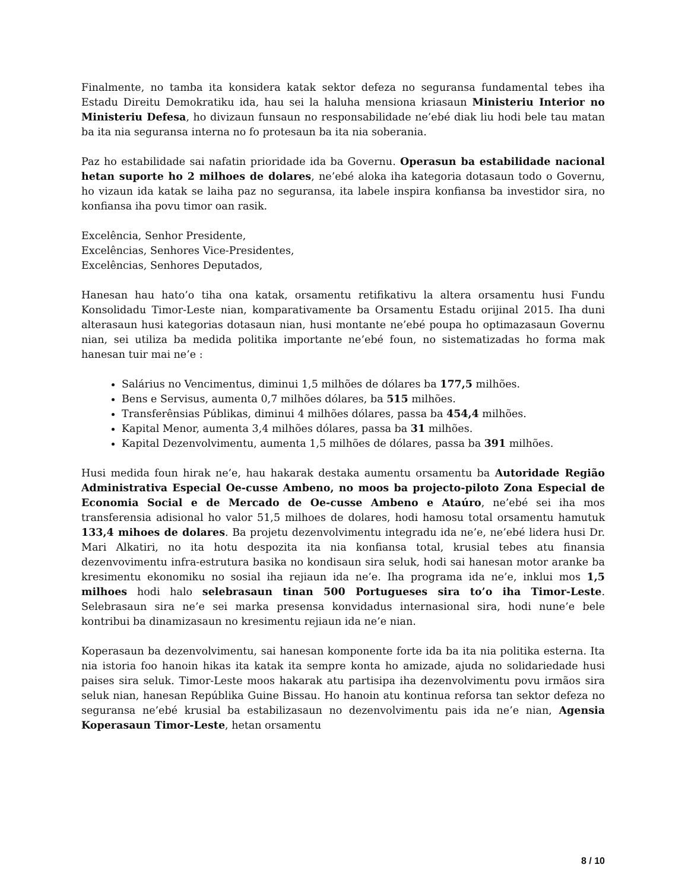Finalmente, no tamba ita konsidera katak sektor defeza no seguransa fundamental tebes iha Estadu Direitu Demokratiku ida, hau sei la haluha mensiona kriasaun Ministeriu Interior no Ministeriu Defesa, ho divizaun funsaun no responsabilidade ne’ebé diak liu hodi bele tau matan ba ita nia seguransa interna no fo protesaun ba ita nia soberania.
Paz ho estabilidade sai nafatin prioridade ida ba Governu. Operasun ba estabilidade nacional hetan suporte ho 2 milhoes de dolares, ne’ebé aloka iha kategoria dotasaun todo o Governu, ho vizaun ida katak se laiha paz no seguransa, ita labele inspira konfiansa ba investidor sira, no konfiansa iha povu timor oan rasik.
Excelência, Senhor Presidente,
Excelências, Senhores Vice-Presidentes,
Excelências, Senhores Deputados,
Hanesan hau hato’o tiha ona katak, orsamentu retifikativu la altera orsamentu husi Fundu Konsolidadu Timor-Leste nian, komparativamente ba Orsamentu Estadu orijinal 2015. Iha duni alterasaun husi kategorias dotasaun nian, husi montante ne’ebé poupa ho optimazasaun Governu nian, sei utiliza ba medida politika importante ne’ebé foun, no sistematizadas ho forma mak hanesan tuir mai ne’e :
Salárius no Vencimentus, diminui 1,5 milhões de dólares ba 177,5 milhões.
Bens e Servisus, aumenta 0,7 milhões dólares, ba 515 milhões.
Transferênsias Públikas, diminui 4 milhões dólares, passa ba 454,4 milhões.
Kapital Menor, aumenta 3,4 milhões dólares, passa ba 31 milhões.
Kapital Dezenvolvimentu, aumenta 1,5 milhões de dólares, passa ba 391 milhões.
Husi medida foun hirak ne’e, hau hakarak destaka aumentu orsamentu ba Autoridade Região Administrativa Especial Oe-cusse Ambeno, no moos ba projecto-piloto Zona Especial de Economia Social e de Mercado de Oe-cusse Ambeno e Ataúro, ne’ebé sei iha mos transferensia adisional ho valor 51,5 milhoes de dolares, hodi hamosu total orsamentu hamutuk 133,4 mihoes de dolares. Ba projetu dezenvolvimentu integradu ida ne’e, ne’ebé lidera husi Dr. Mari Alkatiri, no ita hotu despozita ita nia konfiansa total, krusial tebes atu finansia dezenvovimentu infra-estrutura basika no kondisaun sira seluk, hodi sai hanesan motor aranke ba kresimentu ekonomiku no sosial iha rejiaun ida ne’e. Iha programa ida ne’e, inklui mos 1,5 milhoes hodi halo selebrasaun tinan 500 Portugueses sira to’o iha Timor-Leste. Selebrasaun sira ne’e sei marka presensa konvidadus internasional sira, hodi nune’e bele kontribui ba dinamizasaun no kresimentu rejiaun ida ne’e nian.
Koperasaun ba dezenvolvimentu, sai hanesan komponente forte ida ba ita nia politika esterna. Ita nia istoria foo hanoin hikas ita katak ita sempre konta ho amizade, ajuda no solidariedade husi paises sira seluk. Timor-Leste moos hakarak atu partisipa iha dezenvolvimentu povu irmãos sira seluk nian, hanesan Repúblika Guine Bissau. Ho hanoin atu kontinua reforsa tan sektor defeza no seguransa ne’ebé krusial ba estabilizasaun no dezenvolvimentu pais ida ne’e nian, Agensia Koperasaun Timor-Leste, hetan orsamentu
8 / 10